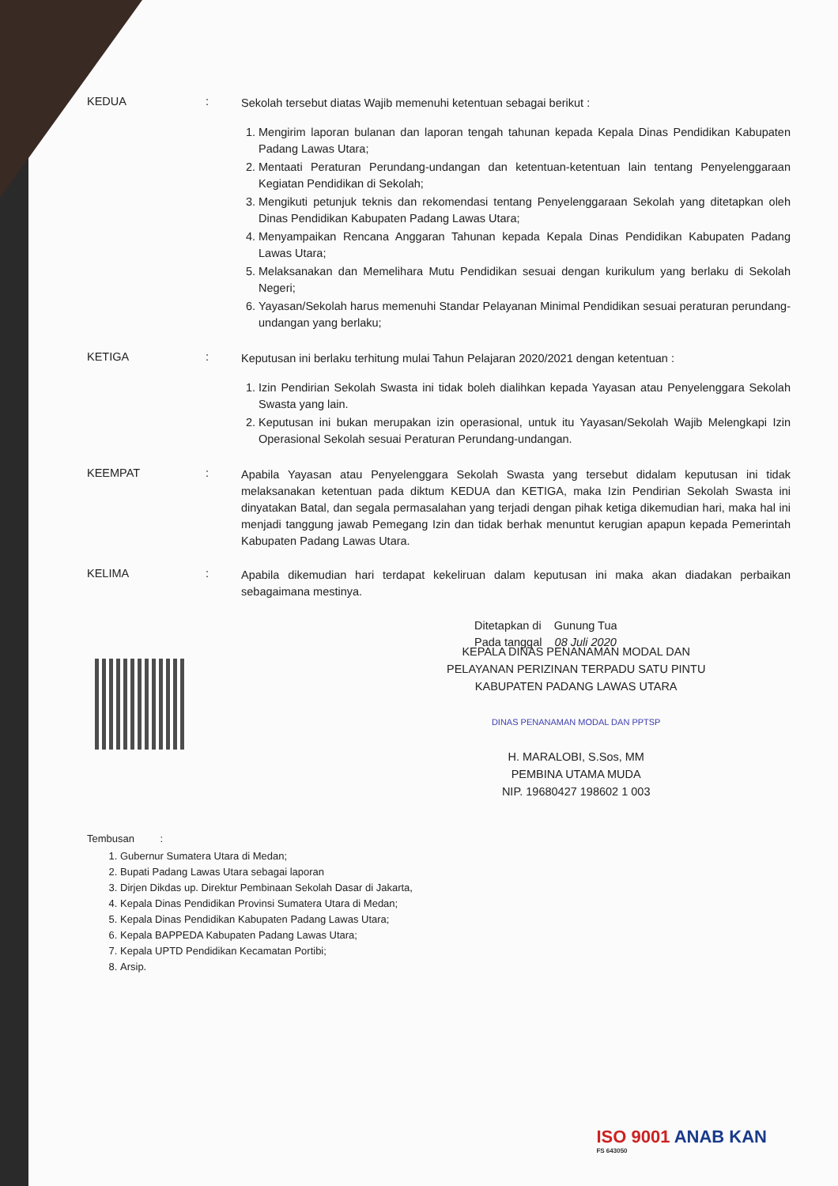KEDUA :
Sekolah tersebut diatas Wajib memenuhi ketentuan sebagai berikut :
1. Mengirim laporan bulanan dan laporan tengah tahunan kepada Kepala Dinas Pendidikan Kabupaten Padang Lawas Utara;
2. Mentaati Peraturan Perundang-undangan dan ketentuan-ketentuan lain tentang Penyelenggaraan Kegiatan Pendidikan di Sekolah;
3. Mengikuti petunjuk teknis dan rekomendasi tentang Penyelenggaraan Sekolah yang ditetapkan oleh Dinas Pendidikan Kabupaten Padang Lawas Utara;
4. Menyampaikan Rencana Anggaran Tahunan kepada Kepala Dinas Pendidikan Kabupaten Padang Lawas Utara;
5. Melaksanakan dan Memelihara Mutu Pendidikan sesuai dengan kurikulum yang berlaku di Sekolah Negeri;
6. Yayasan/Sekolah harus memenuhi Standar Pelayanan Minimal Pendidikan sesuai peraturan perundang-undangan yang berlaku;
KETIGA :
Keputusan ini berlaku terhitung mulai Tahun Pelajaran 2020/2021 dengan ketentuan :
1. Izin Pendirian Sekolah Swasta ini tidak boleh dialihkan kepada Yayasan atau Penyelenggara Sekolah Swasta yang lain.
2. Keputusan ini bukan merupakan izin operasional, untuk itu Yayasan/Sekolah Wajib Melengkapi Izin Operasional Sekolah sesuai Peraturan Perundang-undangan.
KEEMPAT :
Apabila Yayasan atau Penyelenggara Sekolah Swasta yang tersebut didalam keputusan ini tidak melaksanakan ketentuan pada diktum KEDUA dan KETIGA, maka Izin Pendirian Sekolah Swasta ini dinyatakan Batal, dan segala permasalahan yang terjadi dengan pihak ketiga dikemudian hari, maka hal ini menjadi tanggung jawab Pemegang Izin dan tidak berhak menuntut kerugian apapun kepada Pemerintah Kabupaten Padang Lawas Utara.
KELIMA :
Apabila dikemudian hari terdapat kekeliruan dalam keputusan ini maka akan diadakan perbaikan sebagaimana mestinya.
Ditetapkan di Gunung Tua
Pada tanggal 08 Juli 2020
KEPALA DINAS PENANAMAN MODAL DAN
PELAYANAN PERIZINAN TERPADU SATU PINTU
KABUPATEN PADANG LAWAS UTARA
DINAS PENANAMAN MODAL DAN PPTSP
H. MARALOBI, S.Sos, MM
PEMBINA UTAMA MUDA
NIP. 19680427 198602 1 003
Tembusan :
1. Gubernur Sumatera Utara di Medan;
2. Bupati Padang Lawas Utara sebagai laporan
3. Dirjen Dikdas up. Direktur Pembinaan Sekolah Dasar di Jakarta,
4. Kepala Dinas Pendidikan Provinsi Sumatera Utara di Medan;
5. Kepala Dinas Pendidikan Kabupaten Padang Lawas Utara;
6. Kepala BAPPEDA Kabupaten Padang Lawas Utara;
7. Kepala UPTD Pendidikan Kecamatan Portibi;
8. Arsip.
ISO 9001 ANAB KAN
FS 643050